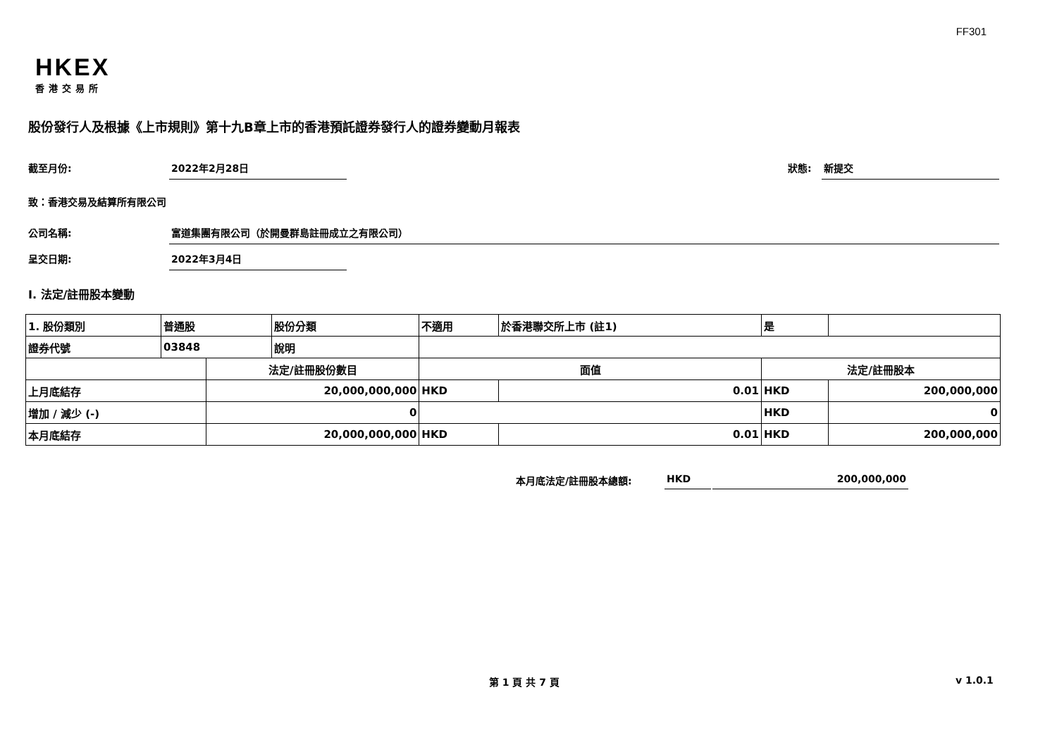FF301
HKEX
香港交易所
股份發行人及根據《上市規則》第十九B章上市的香港預託證券發行人的證券變動月報表
截至月份: 2022年2月28日 狀態: 新提交
致：香港交易及結算所有限公司
公司名稱: 富道集團有限公司（於開曼群島註冊成立之有限公司）
呈交日期: 2022年3月4日
I. 法定/註冊股本變動
| 1. 股份類別 | 普通股 | | 股份分類 | 不適用 | | 於香港聯交所上市 (註1) | 是 | |
| 證券代號 | 03848 | | 說明 | | | | | |
| | | 法定/註冊股份數目 | | | 面值 | | 法定/註冊股本 | |
| 上月底結存 | | 20,000,000,000 | | | HKD | 0.01 | HKD | 200,000,000 |
| 增加 / 減少 (-) | | 0 | | | | | HKD | 0 |
| 本月底結存 | | 20,000,000,000 | | | HKD | 0.01 | HKD | 200,000,000 |
本月底法定/註冊股本總額: HKD 200,000,000
第 1 頁 共 7 頁 v 1.0.1